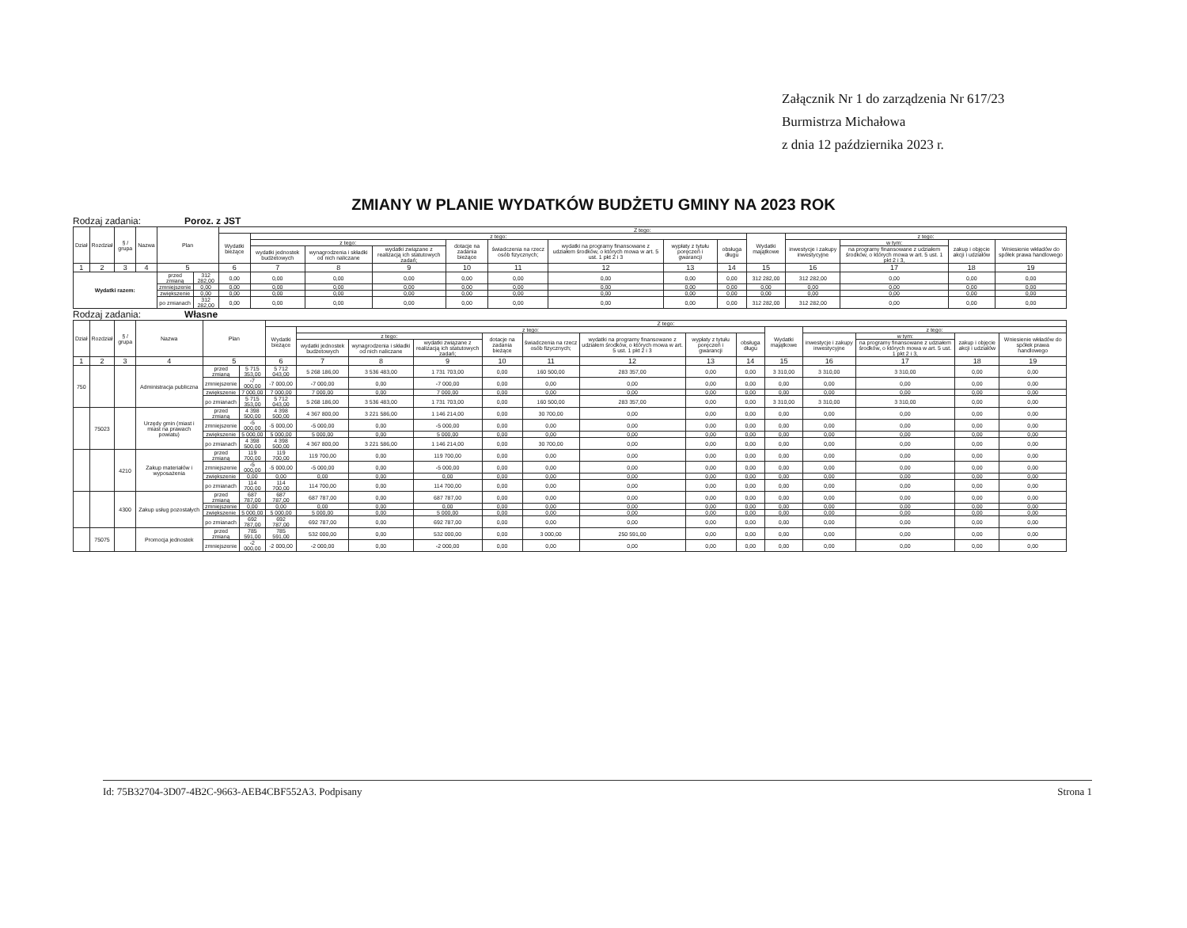Załącznik Nr 1 do zarządzenia Nr 617/23
Burmistrza Michałowa
z dnia 12 października 2023 r.
ZMIANY W PLANIE WYDATKÓW BUDŻETU GMINY NA 2023 ROK
Rodzaj zadania: Poroz. z JST
| Dział | Rozdział | § / grupa | Nazwa | Plan | | Z tego: | | | | | | | | | | | | | |
| --- | --- | --- | --- | --- | --- | --- | --- | --- | --- | --- | --- | --- | --- | --- | --- | --- | --- | --- | --- |
| | | | | | | Wydatki bieżące | z tego: | | | | | | | | Wydatki majątkowe | z tego: | | | |
| | | | | | | | z tego: | | | dotacje na zadania bieżące | świadczenia na rzecz osób fizycznych; | wydatki na programy finansowane z udziałem środków, o których mowa w art. 5 ust. 1 pkt 2 i 3 | wypłaty z tytułu poręczeń i gwarancji | obsługa długu | | inwestycje i zakupy inwestycyjne | w tym: | zakup i objęcie akcji i udziałów | Wniesienie wkładów do spółek prawa handlowego |
| | | | | | | | wydatki jednostek budżetowych | wynagrodzenia i składki od nich naliczane | wydatki związane z realizacją ich statutowych zadań; | | | | | | | | na programy finansowane z udziałem środków, o których mowa w art. 5 ust. 1 pkt 2 i 3, | | |
| 1 | 2 | 3 | 4 | 5 | | 6 | 7 | 8 | 9 | 10 | 11 | 12 | 13 | 14 | 15 | 16 | 17 | 18 | 19 |
| Wydatki razem: | | | | przed zmianą | 312 282,00 | 0,00 | 0,00 | 0,00 | 0,00 | 0,00 | 0,00 | 0,00 | 0,00 | 0,00 | 312 282,00 | 312 282,00 | 0,00 | 0,00 | 0,00 |
| | | | | zmniejszenie | 0,00 | 0,00 | 0,00 | 0,00 | 0,00 | 0,00 | 0,00 | 0,00 | 0,00 | 0,00 | 0,00 | 0,00 | 0,00 | 0,00 | 0,00 |
| | | | | zwiększenie | 0,00 | 0,00 | 0,00 | 0,00 | 0,00 | 0,00 | 0,00 | 0,00 | 0,00 | 0,00 | 0,00 | 0,00 | 0,00 | 0,00 | 0,00 |
| | | | | po zmianach | 312 282,00 | 0,00 | 0,00 | 0,00 | 0,00 | 0,00 | 0,00 | 0,00 | 0,00 | 0,00 | 312 282,00 | 312 282,00 | 0,00 | 0,00 | 0,00 |
Rodzaj zadania: Własne
| Dział | Rozdział | § / grupa | Nazwa | Plan | | Z tego: | | | | | | | | | | | | | |
| --- | --- | --- | --- | --- | --- | --- | --- | --- | --- | --- | --- | --- | --- | --- | --- | --- | --- | --- | --- |
| | | | | | | Wydatki bieżące | z tego: | | | | | | | | Wydatki majątkowe | z tego: | | | |
| | | | | | | | z tego: | | | dotacje na zadania bieżące | świadczenia na rzecz osób fizycznych; | wydatki na programy finansowane z udziałem środków, o których mowa w art. 5 ust. 1 pkt 2 i 3 | wypłaty z tytułu poręczeń i gwarancji | obsługa długu | | inwestycje i zakupy inwestycyjne | w tym: | zakup i objęcie akcji i udziałów | Wniesienie wkładów do spółek prawa handlowego |
| | | | | | | | wydatki jednostek budżetowych | wynagrodzenia i składki od nich naliczane | wydatki związane z realizacją ich statutowych zadań; | | | | | | | | na programy finansowane z udziałem środków, o których mowa w art. 5 ust. 1 pkt 2 i 3, | | |
| 1 | 2 | 3 | 4 | 5 | | 6 | 7 | 8 | 9 | 10 | 11 | 12 | 13 | 14 | 15 | 16 | 17 | 18 | 19 |
| 750 | | | Administracja publiczna | przed zmianą | 5 715 353,00 | 5 712 043,00 | 5 268 186,00 | 3 536 483,00 | 1 731 703,00 | 0,00 | 160 500,00 | 283 357,00 | 0,00 | 0,00 | 3 310,00 | 3 310,00 | 3 310,00 | 0,00 | 0,00 |
| | | | | zmniejszenie | -7 000,00 | -7 000,00 | -7 000,00 | 0,00 | -7 000,00 | 0,00 | 0,00 | 0,00 | 0,00 | 0,00 | 0,00 | 0,00 | 0,00 | 0,00 | 0,00 |
| | | | | zwiększenie | 7 000,00 | 7 000,00 | 7 000,00 | 0,00 | 7 000,00 | 0,00 | 0,00 | 0,00 | 0,00 | 0,00 | 0,00 | 0,00 | 0,00 | 0,00 | 0,00 |
| | | | | po zmianach | 5 715 353,00 | 5 712 043,00 | 5 268 186,00 | 3 536 483,00 | 1 731 703,00 | 0,00 | 160 500,00 | 283 357,00 | 0,00 | 0,00 | 3 310,00 | 3 310,00 | 3 310,00 | 0,00 | 0,00 |
| | 75023 | | Urzędy gmin (miast i miast na prawach powiatu) | przed zmianą | 4 398 500,00 | 4 398 500,00 | 4 367 800,00 | 3 221 586,00 | 1 146 214,00 | 0,00 | 30 700,00 | 0,00 | 0,00 | 0,00 | 0,00 | 0,00 | 0,00 | 0,00 | 0,00 |
| | | | | zmniejszenie | -5 000,00 | -5 000,00 | -5 000,00 | 0,00 | -5 000,00 | 0,00 | 0,00 | 0,00 | 0,00 | 0,00 | 0,00 | 0,00 | 0,00 | 0,00 | 0,00 |
| | | | | zwiększenie | 5 000,00 | 5 000,00 | 5 000,00 | 0,00 | 5 000,00 | 0,00 | 0,00 | 0,00 | 0,00 | 0,00 | 0,00 | 0,00 | 0,00 | 0,00 | 0,00 |
| | | | | po zmianach | 4 398 500,00 | 4 398 500,00 | 4 367 800,00 | 3 221 586,00 | 1 146 214,00 | 0,00 | 30 700,00 | 0,00 | 0,00 | 0,00 | 0,00 | 0,00 | 0,00 | 0,00 | 0,00 |
| | | 4210 | Zakup materiałów i wyposażenia | przed zmianą | 119 700,00 | 119 700,00 | 119 700,00 | 0,00 | 119 700,00 | 0,00 | 0,00 | 0,00 | 0,00 | 0,00 | 0,00 | 0,00 | 0,00 | 0,00 | 0,00 |
| | | | | zmniejszenie | -5 000,00 | -5 000,00 | -5 000,00 | 0,00 | -5 000,00 | 0,00 | 0,00 | 0,00 | 0,00 | 0,00 | 0,00 | 0,00 | 0,00 | 0,00 | 0,00 |
| | | | | zwiększenie | 0,00 | 0,00 | 0,00 | 0,00 | 0,00 | 0,00 | 0,00 | 0,00 | 0,00 | 0,00 | 0,00 | 0,00 | 0,00 | 0,00 | 0,00 |
| | | | | po zmianach | 114 700,00 | 114 700,00 | 114 700,00 | 0,00 | 114 700,00 | 0,00 | 0,00 | 0,00 | 0,00 | 0,00 | 0,00 | 0,00 | 0,00 | 0,00 | 0,00 |
| | | 4300 | Zakup usług pozostałych | przed zmianą | 687 787,00 | 687 787,00 | 687 787,00 | 0,00 | 687 787,00 | 0,00 | 0,00 | 0,00 | 0,00 | 0,00 | 0,00 | 0,00 | 0,00 | 0,00 | 0,00 |
| | | | | zmniejszenie | 0,00 | 0,00 | 0,00 | 0,00 | 0,00 | 0,00 | 0,00 | 0,00 | 0,00 | 0,00 | 0,00 | 0,00 | 0,00 | 0,00 | 0,00 |
| | | | | zwiększenie | 5 000,00 | 5 000,00 | 5 000,00 | 0,00 | 5 000,00 | 0,00 | 0,00 | 0,00 | 0,00 | 0,00 | 0,00 | 0,00 | 0,00 | 0,00 | 0,00 |
| | | | | po zmianach | 692 787,00 | 692 787,00 | 692 787,00 | 0,00 | 692 787,00 | 0,00 | 0,00 | 0,00 | 0,00 | 0,00 | 0,00 | 0,00 | 0,00 | 0,00 | 0,00 |
| | 75075 | | Promocja jednostek | przed zmianą | 785 591,00 | 785 591,00 | 532 000,00 | 0,00 | 532 000,00 | 0,00 | 3 000,00 | 250 591,00 | 0,00 | 0,00 | 0,00 | 0,00 | 0,00 | 0,00 | 0,00 |
| | | | | zmniejszenie | -2 000,00 | -2 000,00 | -2 000,00 | 0,00 | -2 000,00 | 0,00 | 0,00 | 0,00 | 0,00 | 0,00 | 0,00 | 0,00 | 0,00 | 0,00 | 0,00 |
Id: 75B32704-3D07-4B2C-9663-AEB4CBF552A3. Podpisany Strona 1